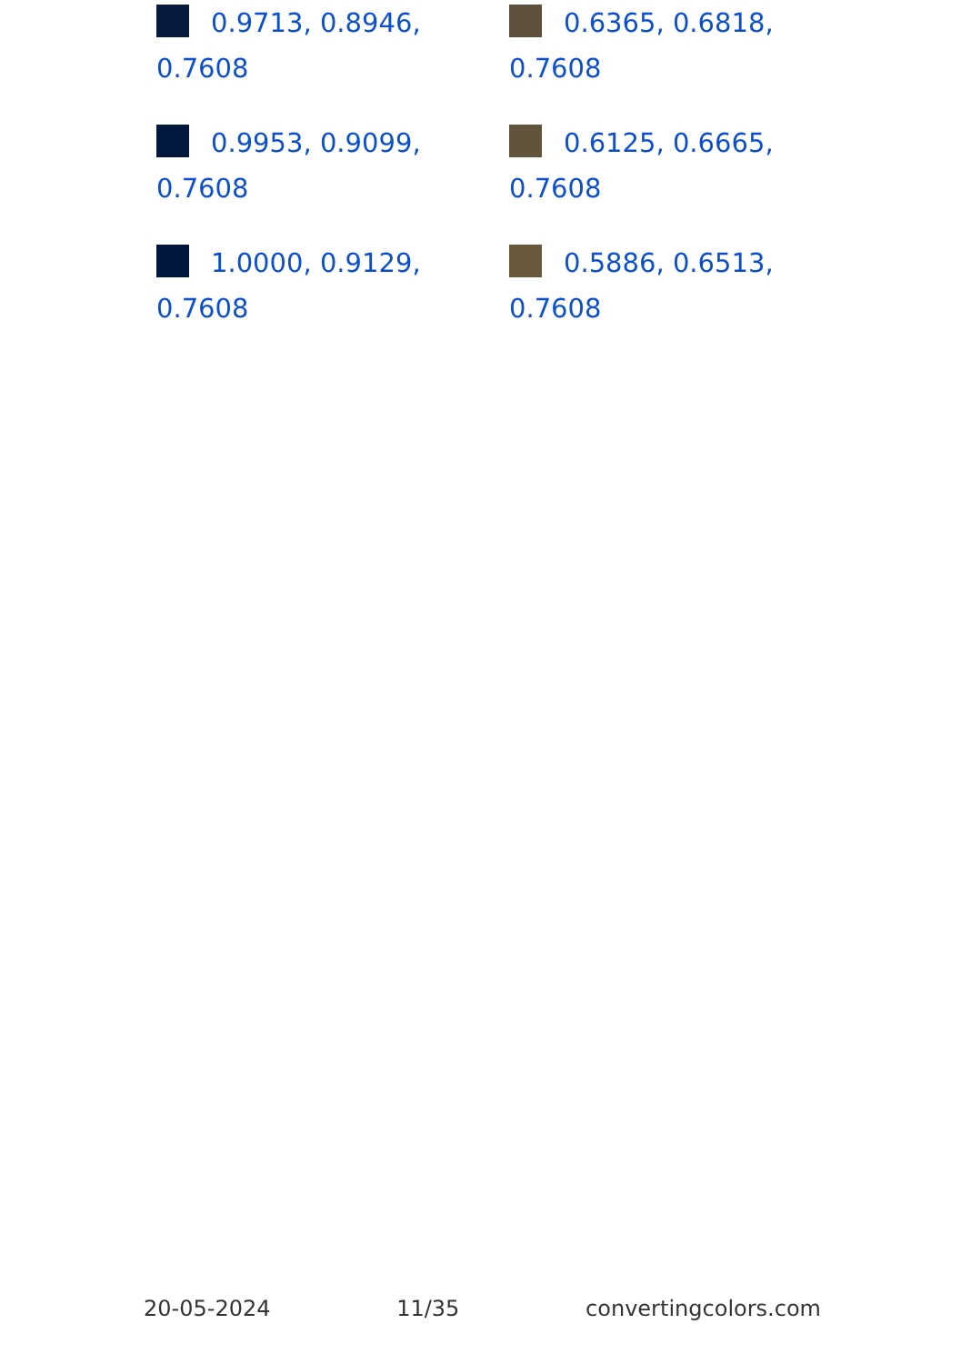0.9713, 0.8946, 0.7608
0.6365, 0.6818, 0.7608
0.9953, 0.9099, 0.7608
0.6125, 0.6665, 0.7608
1.0000, 0.9129, 0.7608
0.5886, 0.6513, 0.7608
20-05-2024 11/35 convertingcolors.com